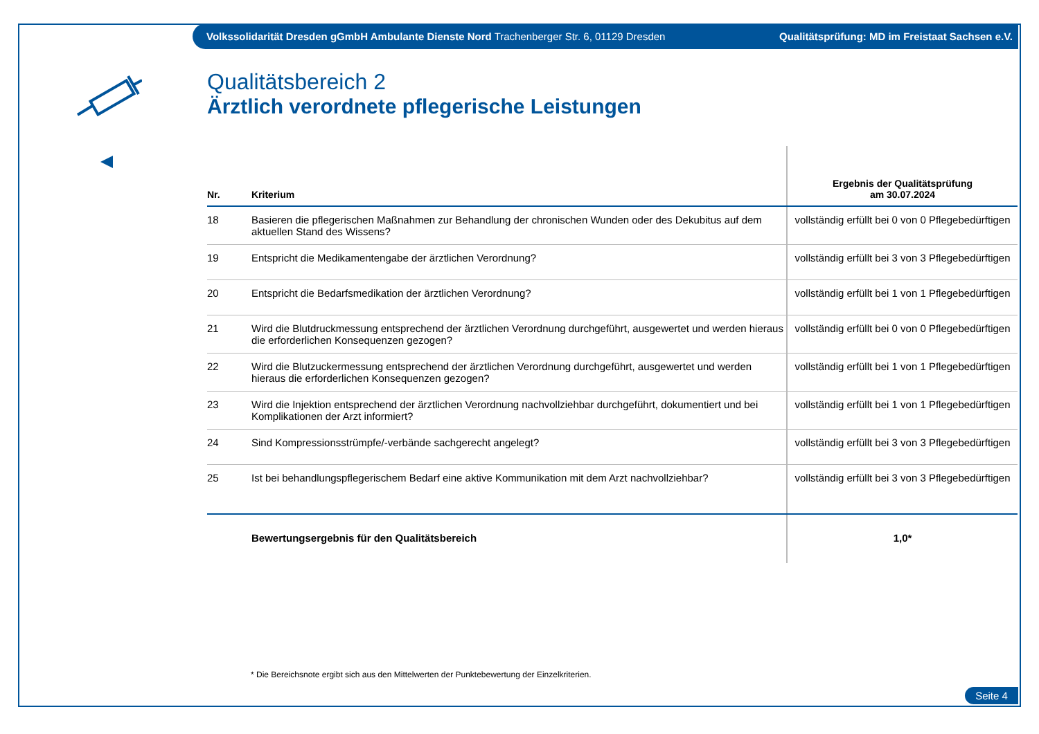Volkssolidarität Dresden gGmbH Ambulante Dienste Nord Trachenberger Str. 6, 01129 Dresden Qualitätsprüfung: MD im Freistaat Sachsen e.V.
Qualitätsbereich 2
Ärztlich verordnete pflegerische Leistungen
| Nr. | Kriterium | Ergebnis der Qualitätsprüfung am 30.07.2024 |
| --- | --- | --- |
| 18 | Basieren die pflegerischen Maßnahmen zur Behandlung der chronischen Wunden oder des Dekubitus auf dem aktuellen Stand des Wissens? | vollständig erfüllt bei 0 von 0 Pflegebedürftigen |
| 19 | Entspricht die Medikamentengabe der ärztlichen Verordnung? | vollständig erfüllt bei 3 von 3 Pflegebedürftigen |
| 20 | Entspricht die Bedarfsmedikation der ärztlichen Verordnung? | vollständig erfüllt bei 1 von 1 Pflegebedürftigen |
| 21 | Wird die Blutdruckmessung entsprechend der ärztlichen Verordnung durchgeführt, ausgewertet und werden hieraus die erforderlichen Konsequenzen gezogen? | vollständig erfüllt bei 0 von 0 Pflegebedürftigen |
| 22 | Wird die Blutzuckermessung entsprechend der ärztlichen Verordnung durchgeführt, ausgewertet und werden hieraus die erforderlichen Konsequenzen gezogen? | vollständig erfüllt bei 1 von 1 Pflegebedürftigen |
| 23 | Wird die Injektion entsprechend der ärztlichen Verordnung nachvollziehbar durchgeführt, dokumentiert und bei Komplikationen der Arzt informiert? | vollständig erfüllt bei 1 von 1 Pflegebedürftigen |
| 24 | Sind Kompressionsstrümpfe/-verbände sachgerecht angelegt? | vollständig erfüllt bei 3 von 3 Pflegebedürftigen |
| 25 | Ist bei behandlungspflegerischem Bedarf eine aktive Kommunikation mit dem Arzt nachvollziehbar? | vollständig erfüllt bei 3 von 3 Pflegebedürftigen |
| | Bewertungsergebnis für den Qualitätsbereich | 1,0* |
* Die Bereichsnote ergibt sich aus den Mittelwerten der Punktebewertung der Einzelkriterien.
Seite 4